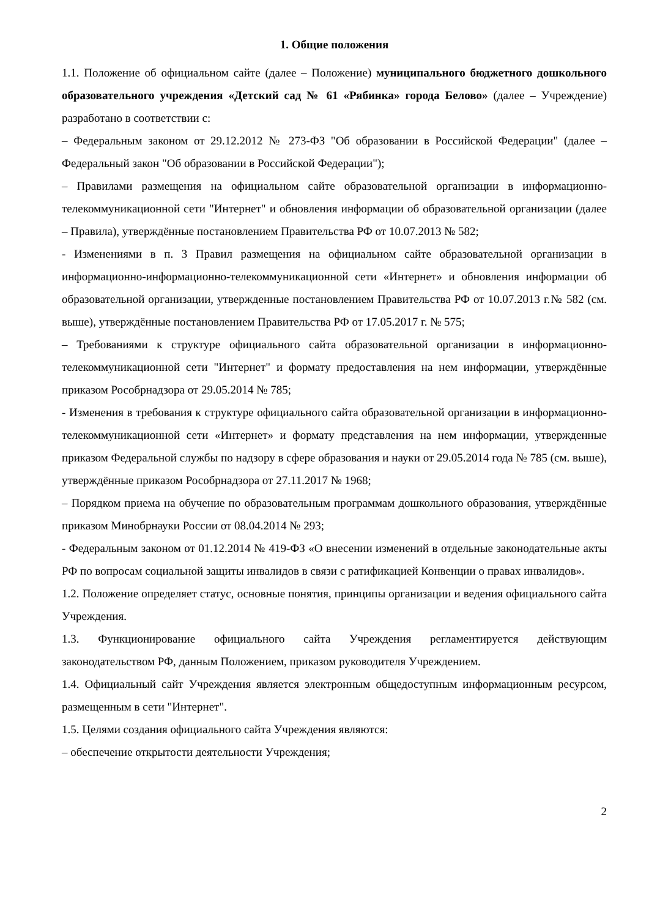1. Общие положения
1.1. Положение об официальном сайте (далее – Положение) муниципального бюджетного дошкольного образовательного учреждения «Детский сад № 61 «Рябинка» города Белово» (далее – Учреждение) разработано в соответствии с:
– Федеральным законом от 29.12.2012 № 273-ФЗ "Об образовании в Российской Федерации" (далее – Федеральный закон "Об образовании в Российской Федерации");
– Правилами размещения на официальном сайте образовательной организации в информационно-телекоммуникационной сети "Интернет" и обновления информации об образовательной организации (далее – Правила), утверждённые постановлением Правительства РФ от 10.07.2013 № 582;
- Изменениями в п. 3 Правил размещения на официальном сайте образовательной организации в информационно-информационно-телекоммуникационной сети «Интернет» и обновления информации об образовательной организации, утвержденные постановлением Правительства РФ от 10.07.2013 г.№ 582 (см. выше), утверждённые постановлением Правительства РФ от 17.05.2017 г. № 575;
– Требованиями к структуре официального сайта образовательной организации в информационно-телекоммуникационной сети "Интернет" и формату предоставления на нем информации, утверждённые приказом Рособрнадзора от 29.05.2014 № 785;
- Изменения в требования к структуре официального сайта образовательной организации в информационно-телекоммуникационной сети «Интернет» и формату представления на нем информации, утвержденные приказом Федеральной службы по надзору в сфере образования и науки от 29.05.2014 года № 785 (см. выше), утверждённые приказом Рособрнадзора от 27.11.2017 № 1968;
– Порядком приема на обучение по образовательным программам дошкольного образования, утверждённые приказом Минобрнауки России от 08.04.2014 № 293;
- Федеральным законом от 01.12.2014 № 419-ФЗ «О внесении изменений в отдельные законодательные акты РФ по вопросам социальной защиты инвалидов в связи с ратификацией Конвенции о правах инвалидов».
1.2. Положение определяет статус, основные понятия, принципы организации и ведения официального сайта Учреждения.
1.3. Функционирование официального сайта Учреждения регламентируется действующим законодательством РФ, данным Положением, приказом руководителя Учреждением.
1.4. Официальный сайт Учреждения является электронным общедоступным информационным ресурсом, размещенным в сети "Интернет".
1.5. Целями создания официального сайта Учреждения являются:
– обеспечение открытости деятельности Учреждения;
2